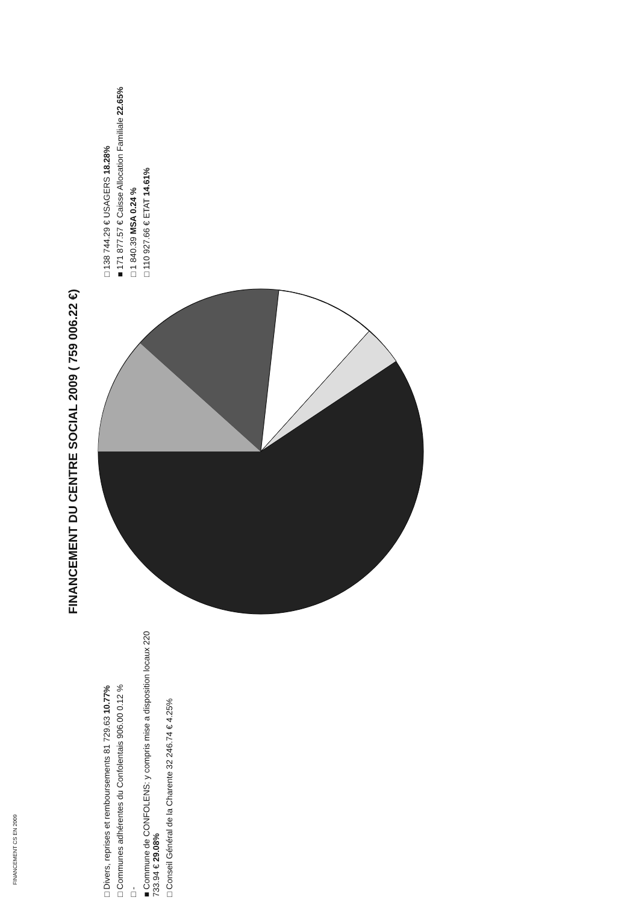FINANCEMENT CS EN 2009
FINANCEMENT DU CENTRE SOCIAL 2009 ( 759 006.22 €)
□ Divers, reprises et remboursements 81 729.63 10.77%
□ Communes adhérentes du Confolentais 906.00 0.12 %
□ -
■ Commune de CONFOLENS: y compris mise a disposition locaux 220 733.94 € 29.08%
□ Conseil Général de la Charente 32 246.74 € 4.25%
□ 138 744.29 € USAGERS 18.28%
■ 171 877.57 € Caisse Allocation Familiale 22.65%
□ 1 840.39 MSA 0.24 %
□ 110 927.66 € ETAT 14.61%